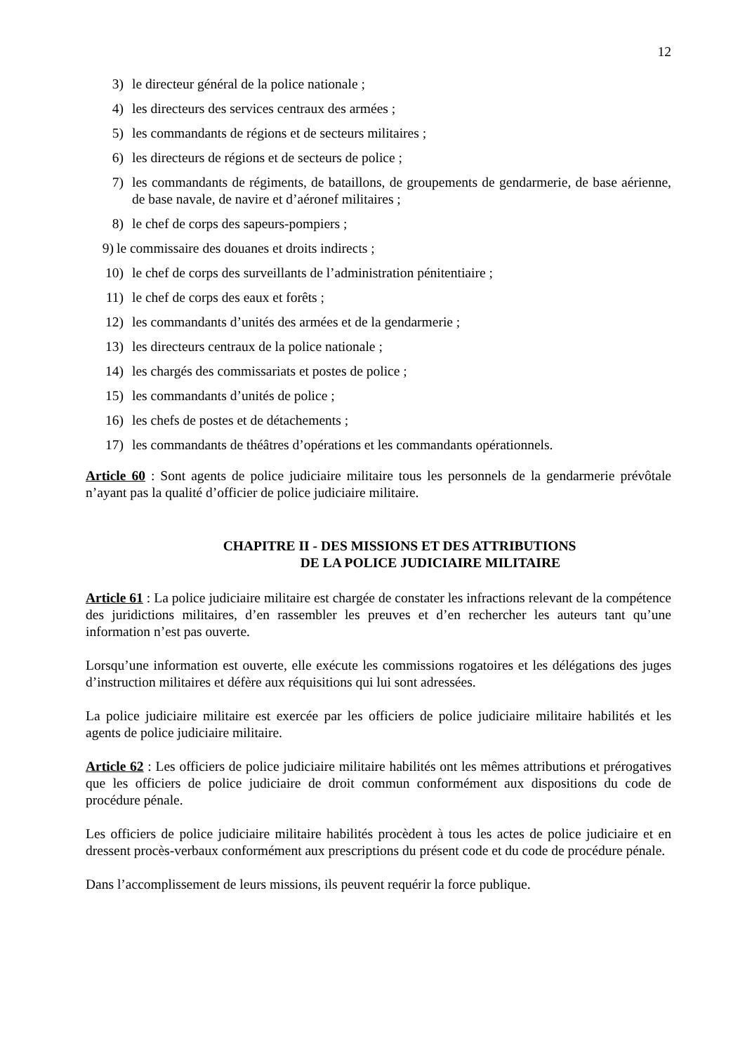12
3) le directeur général de la police nationale ;
4) les directeurs des services centraux des armées ;
5) les commandants de régions et de secteurs militaires ;
6) les directeurs de régions et de secteurs de police ;
7) les commandants de régiments, de bataillons, de groupements de gendarmerie, de base aérienne, de base navale, de navire et d’aéronef militaires ;
8) le chef de corps des sapeurs-pompiers ;
9) le commissaire des douanes et droits indirects ;
10) le chef de corps des surveillants de l’administration pénitentiaire ;
11) le chef de corps des eaux et forêts ;
12) les commandants d’unités des armées et de la gendarmerie ;
13) les directeurs centraux de la police nationale ;
14) les chargés des commissariats et postes de police ;
15) les commandants d’unités de police ;
16) les chefs de postes et de détachements ;
17) les commandants de théâtres d’opérations et les commandants opérationnels.
Article 60 : Sont agents de police judiciaire militaire tous les personnels de la gendarmerie prévôtale n’ayant pas la qualité d’officier de police judiciaire militaire.
CHAPITRE II - DES MISSIONS ET DES ATTRIBUTIONS
DE LA POLICE JUDICIAIRE MILITAIRE
Article 61 : La police judiciaire militaire est chargée de constater les infractions relevant de la compétence des juridictions militaires, d’en rassembler les preuves et d’en rechercher les auteurs tant qu’une information n’est pas ouverte.
Lorsqu’une information est ouverte, elle exécute les commissions rogatoires et les délégations des juges d’instruction militaires et défère aux réquisitions qui lui sont adressées.
La police judiciaire militaire est exercée par les officiers de police judiciaire militaire habilités et les agents de police judiciaire militaire.
Article 62 : Les officiers de police judiciaire militaire habilités ont les mêmes attributions et prérogatives que les officiers de police judiciaire de droit commun conformément aux dispositions du code de procédure pénale.
Les officiers de police judiciaire militaire habilités procèdent à tous les actes de police judiciaire et en dressent procès-verbaux conformément aux prescriptions du présent code et du code de procédure pénale.
Dans l’accomplissement de leurs missions, ils peuvent requérir la force publique.